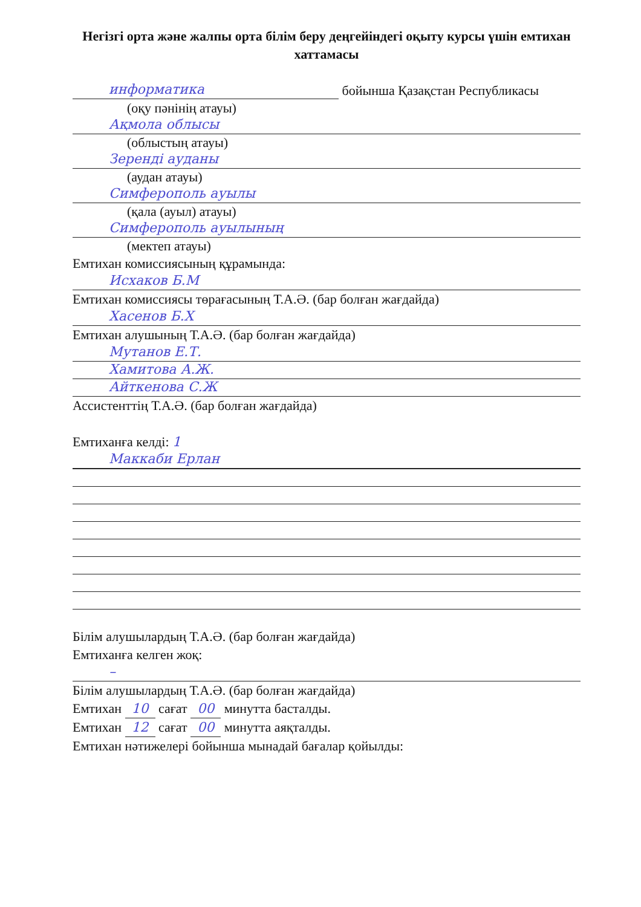Негізгі орта және жалпы орта білім беру деңгейіндегі оқыту курсы үшін емтихан хаттамасы
информатика
бойынша Қазақстан Республикасы
(оқу пәнінің атауы)
Ақмола облысы
(облыстың атауы)
Зеренді ауданы
(аудан атауы)
Симферополь ауылы
(қала (ауыл) атауы)
Симферополь ауылының
(мектеп атауы)
Емтихан комиссиясының құрамында:
Исхаков Б.М
Емтихан комиссиясы төрағасының Т.А.Ә. (бар болған жағдайда)
Хасенов Б.Х
Емтихан алушының Т.А.Ә. (бар болған жағдайда)
Мутанов Е.Т.
Хамитова А.Ж.
Айткенова С.Ж
Ассистенттің Т.А.Ә. (бар болған жағдайда)
Емтиханға келді: 1
Маккаби Ерлан
Білім алушылардың Т.А.Ә. (бар болған жағдайда)
Емтиханға келген жоқ:
–
Білім алушылардың Т.А.Ә. (бар болған жағдайда)
Емтихан 10 сағат 00 минутта басталды.
Емтихан 12 сағат 00 минутта аяқталды.
Емтихан нәтижелері бойынша мынадай бағалар қойылды: